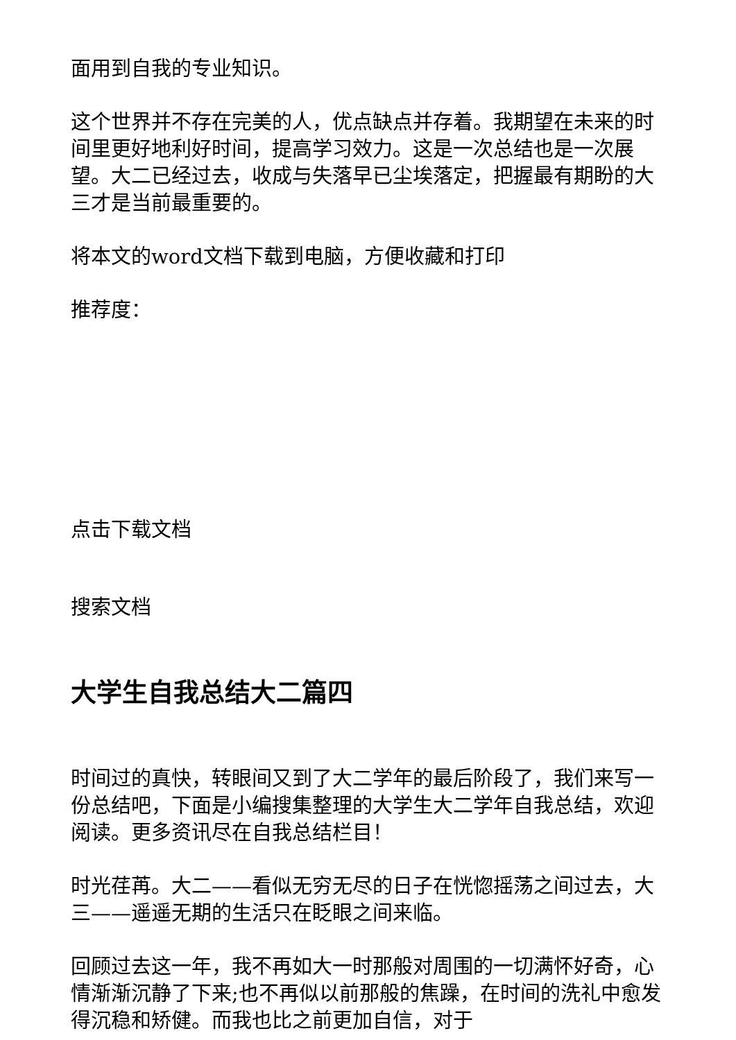面用到自我的专业知识。
这个世界并不存在完美的人，优点缺点并存着。我期望在未来的时间里更好地利好时间，提高学习效力。这是一次总结也是一次展望。大二已经过去，收成与失落早已尘埃落定，把握最有期盼的大三才是当前最重要的。
将本文的word文档下载到电脑，方便收藏和打印
推荐度：
点击下载文档
搜索文档
大学生自我总结大二篇四
时间过的真快，转眼间又到了大二学年的最后阶段了，我们来写一份总结吧，下面是小编搜集整理的大学生大二学年自我总结，欢迎阅读。更多资讯尽在自我总结栏目！
时光荏苒。大二——看似无穷无尽的日子在恍惚摇荡之间过去，大三——遥遥无期的生活只在眨眼之间来临。
回顾过去这一年，我不再如大一时那般对周围的一切满怀好奇，心情渐渐沉静了下来;也不再似以前那般的焦躁，在时间的洗礼中愈发得沉稳和矫健。而我也比之前更加自信，对于